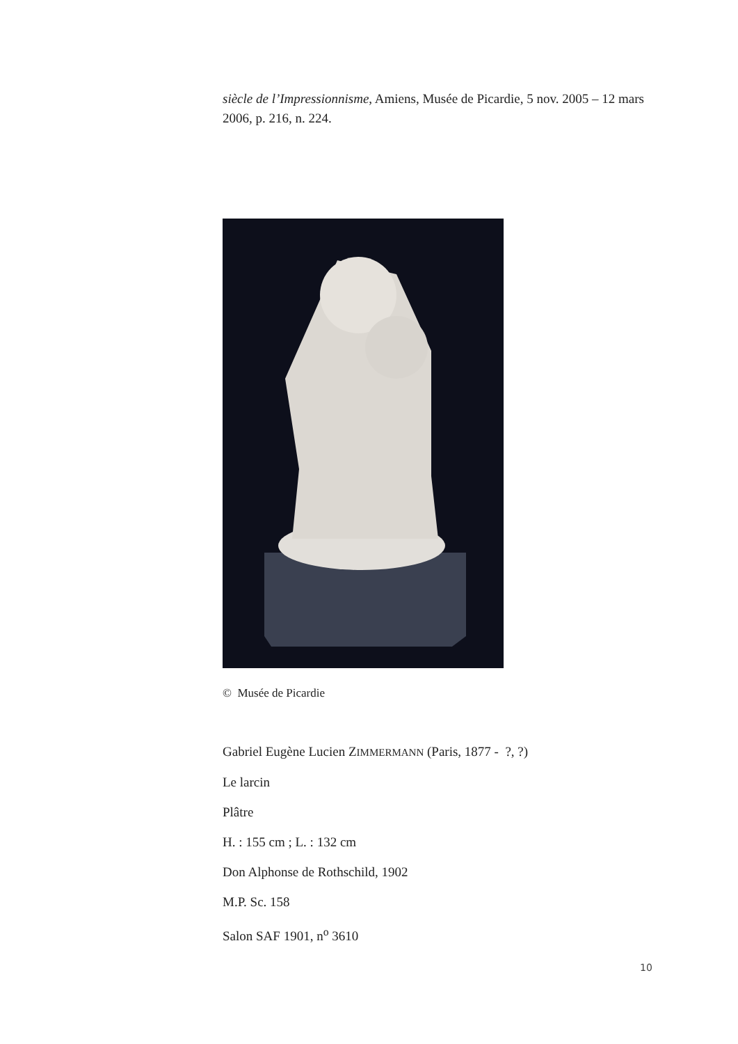siècle de l’Impressionnisme, Amiens, Musée de Picardie, 5 nov. 2005 – 12 mars 2006, p. 216, n. 224.
© Musée de Picardie
Gabriel Eugène Lucien ZIMMERMANN (Paris, 1877 - ?, ?)
Le larcin
Plâtre
H. : 155 cm ; L. : 132 cm
Don Alphonse de Rothschild, 1902
M.P. Sc. 158
Salon SAF 1901, n<sup>o</sup> 3610
10